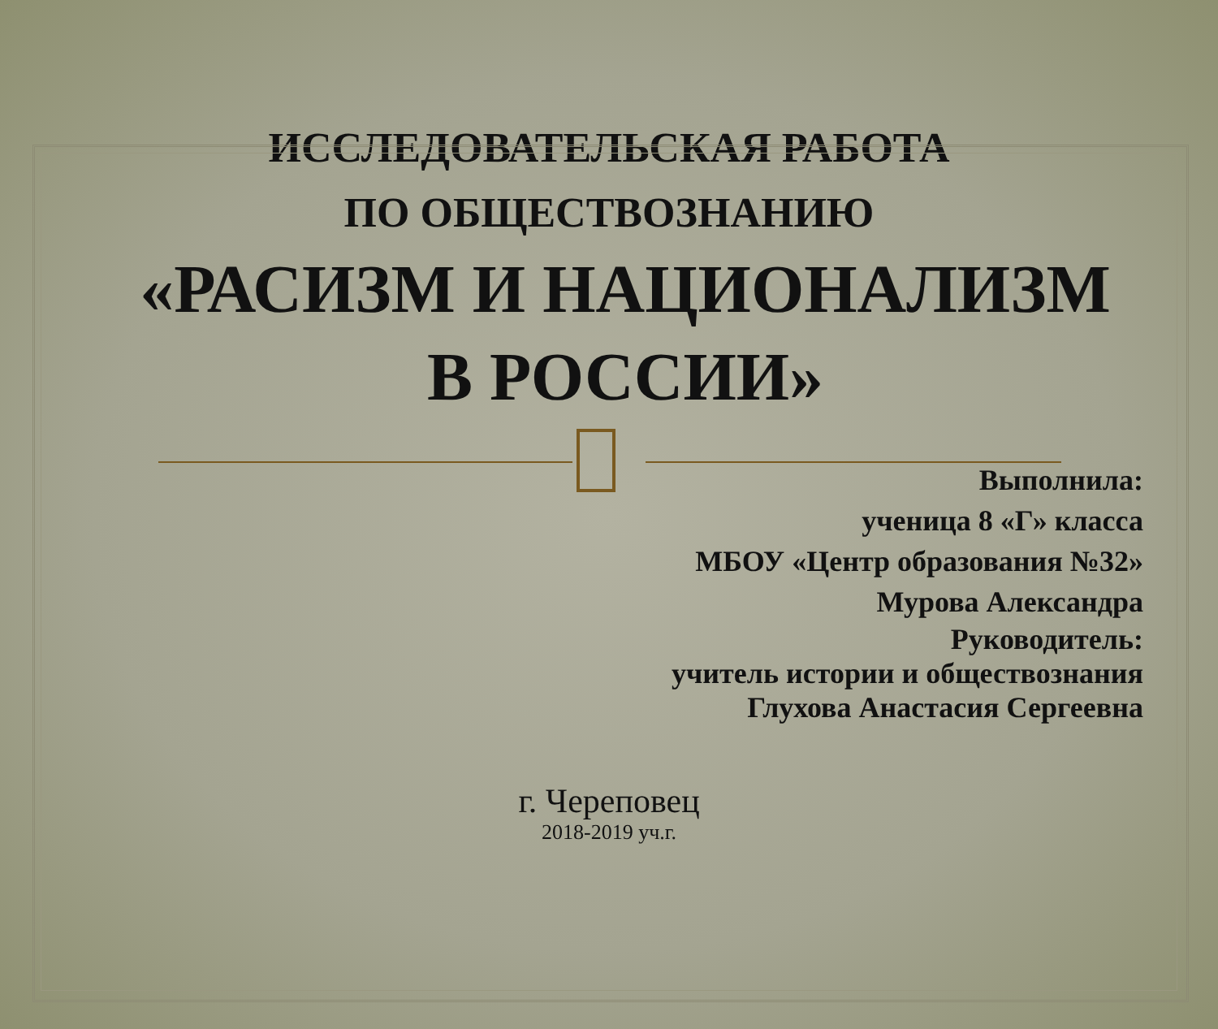ИССЛЕДОВАТЕЛЬСКАЯ РАБОТА
ПО ОБЩЕСТВОЗНАНИЮ
«РАСИЗМ И НАЦИОНАЛИЗМ
В РОССИИ»
Выполнила:
ученица 8 «Г» класса
МБОУ «Центр образования №32»
Мурова Александра
Руководитель:
учитель истории и обществознания
Глухова Анастасия Сергеевна
г. Череповец
2018-2019 уч.г.